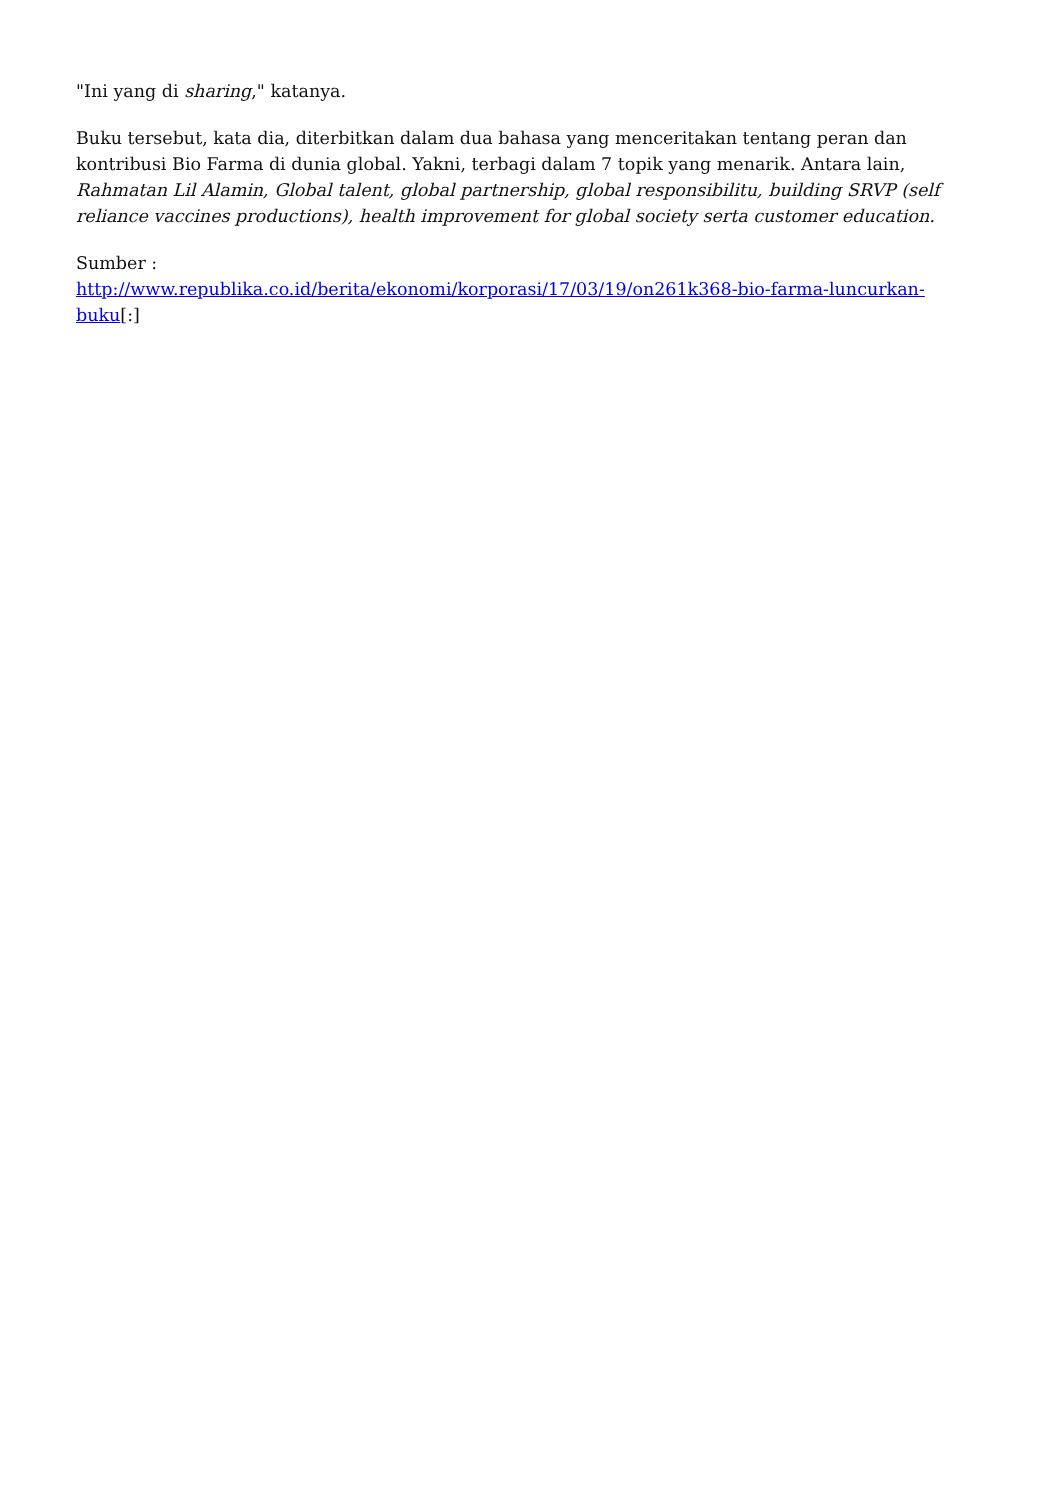"Ini yang di sharing," katanya.
Buku tersebut, kata dia, diterbitkan dalam dua bahasa yang menceritakan tentang peran dan kontribusi Bio Farma di dunia global. Yakni, terbagi dalam 7 topik yang menarik. Antara lain, Rahmatan Lil Alamin, Global talent, global partnership, global responsibilitu, building SRVP (self reliance vaccines productions), health improvement for global society serta customer education.
Sumber :
http://www.republika.co.id/berita/ekonomi/korporasi/17/03/19/on261k368-bio-farma-luncurkan-buku[:]